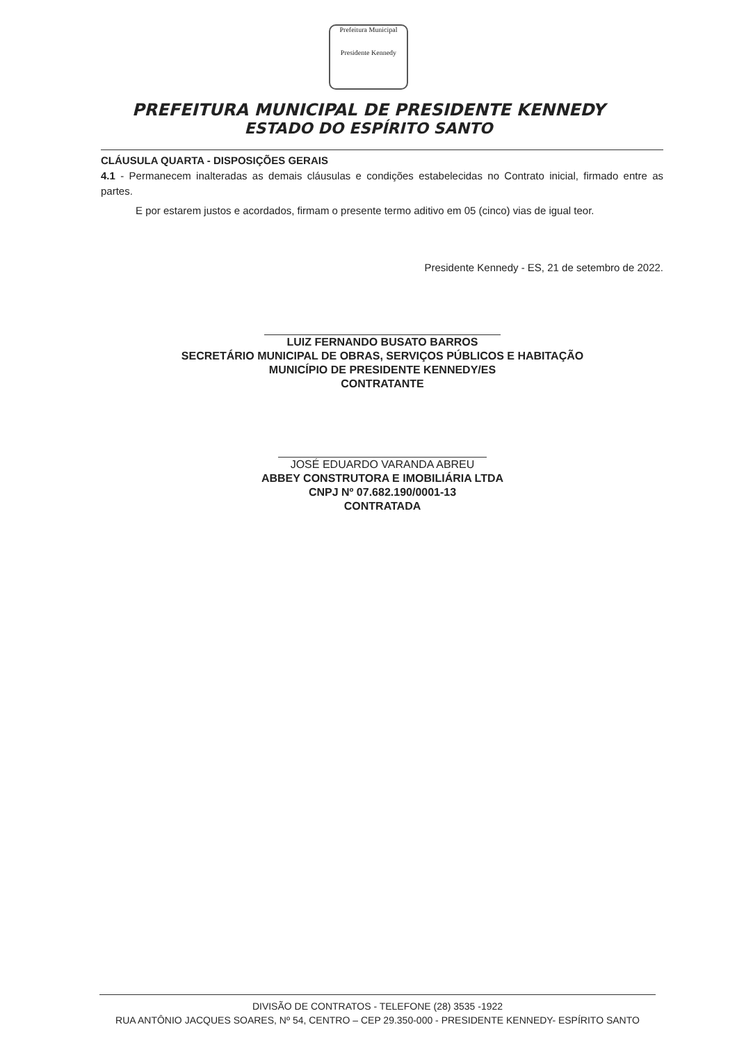Prefeitura Municipal
Presidente Kennedy
PREFEITURA MUNICIPAL DE PRESIDENTE KENNEDY
ESTADO DO ESPÍRITO SANTO
CLÁUSULA QUARTA - DISPOSIÇÕES GERAIS
4.1 - Permanecem inalteradas as demais cláusulas e condições estabelecidas no Contrato inicial, firmado entre as partes.
E por estarem justos e acordados, firmam o presente termo aditivo em 05 (cinco) vias de igual teor.
Presidente Kennedy - ES, 21 de setembro de 2022.
LUIZ FERNANDO BUSATO BARROS
SECRETÁRIO MUNICIPAL DE OBRAS, SERVIÇOS PÚBLICOS E HABITAÇÃO
MUNICÍPIO DE PRESIDENTE KENNEDY/ES
CONTRATANTE
JOSÉ EDUARDO VARANDA ABREU
ABBEY CONSTRUTORA E IMOBILIÁRIA LTDA
CNPJ Nº 07.682.190/0001-13
CONTRATADA
DIVISÃO DE CONTRATOS - TELEFONE (28) 3535 -1922
RUA ANTÔNIO JACQUES SOARES, Nº 54, CENTRO – CEP 29.350-000 - PRESIDENTE KENNEDY- ESPÍRITO SANTO